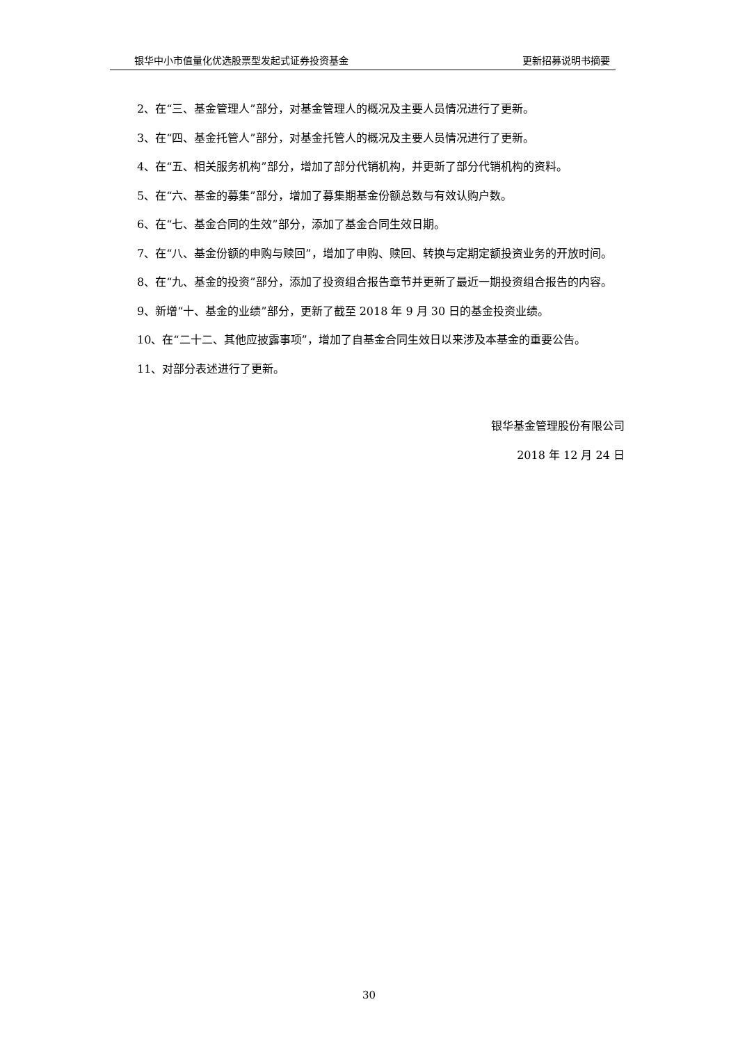银华中小市值量化优选股票型发起式证券投资基金 更新招募说明书摘要
2、在“三、基金管理人”部分，对基金管理人的概况及主要人员情况进行了更新。
3、在“四、基金托管人”部分，对基金托管人的概况及主要人员情况进行了更新。
4、在“五、相关服务机构”部分，增加了部分代销机构，并更新了部分代销机构的资料。
5、在“六、基金的募集”部分，增加了募集期基金份额总数与有效认购户数。
6、在“七、基金合同的生效”部分，添加了基金合同生效日期。
7、在“八、基金份额的申购与赎回”，增加了申购、赎回、转换与定期定额投资业务的开放时间。
8、在“九、基金的投资”部分，添加了投资组合报告章节并更新了最近一期投资组合报告的内容。
9、新增“十、基金的业绩”部分，更新了截至 2018 年 9 月 30 日的基金投资业绩。
10、在“二十二、其他应披露事项”，增加了自基金合同生效日以来涉及本基金的重要公告。
11、对部分表述进行了更新。
银华基金管理股份有限公司
2018 年 12 月 24 日
30